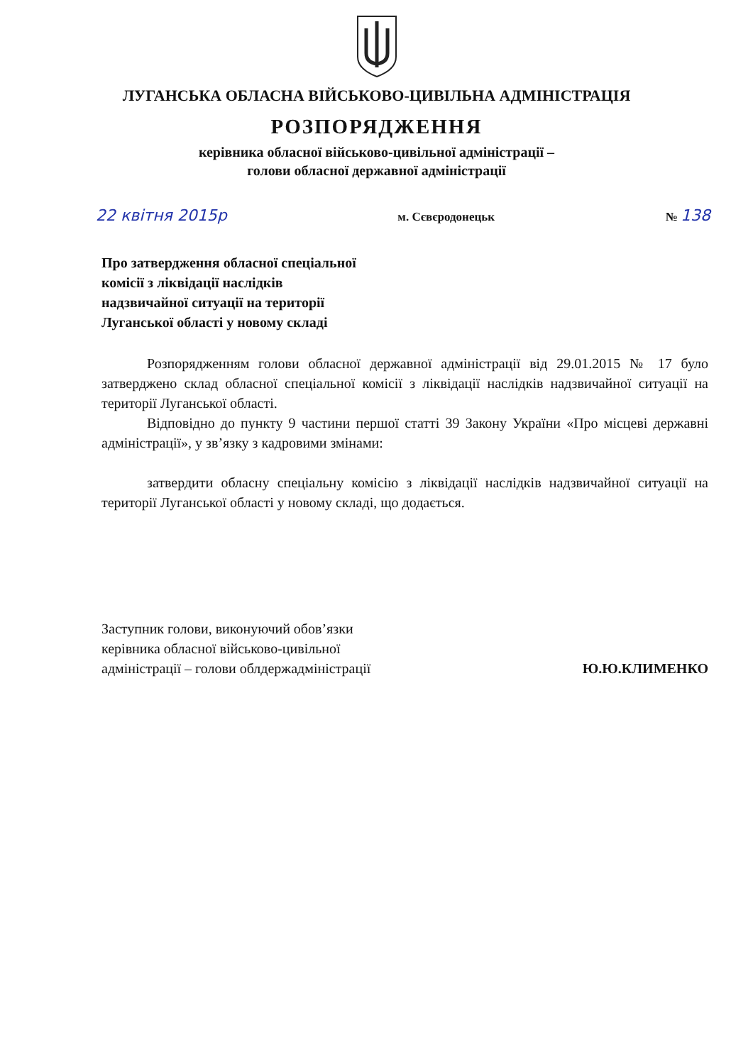ЛУГАНСЬКА ОБЛАСНА ВІЙСЬКОВО-ЦИВІЛЬНА АДМІНІСТРАЦІЯ
РОЗПОРЯДЖЕННЯ
керівника обласної військово-цивільної адміністрації –
голови обласної державної адміністрації
22 квітня 2015р м. Сєвєродонецьк № 138
Про затвердження обласної спеціальної
комісії з ліквідації наслідків
надзвичайної ситуації на території
Луганської області у новому складі
Розпорядженням голови обласної державної адміністрації від 29.01.2015 № 17 було затверджено склад обласної спеціальної комісії з ліквідації наслідків надзвичайної ситуації на території Луганської області.
Відповідно до пункту 9 частини першої статті 39 Закону України «Про місцеві державні адміністрації», у зв’язку з кадровими змінами:
затвердити обласну спеціальну комісію з ліквідації наслідків надзвичайної ситуації на території Луганської області у новому складі, що додається.
Заступник голови, виконуючий обов’язки
керівника обласної військово-цивільної
адміністрації – голови облдержадміністрації
Ю.Ю.КЛИМЕНКО